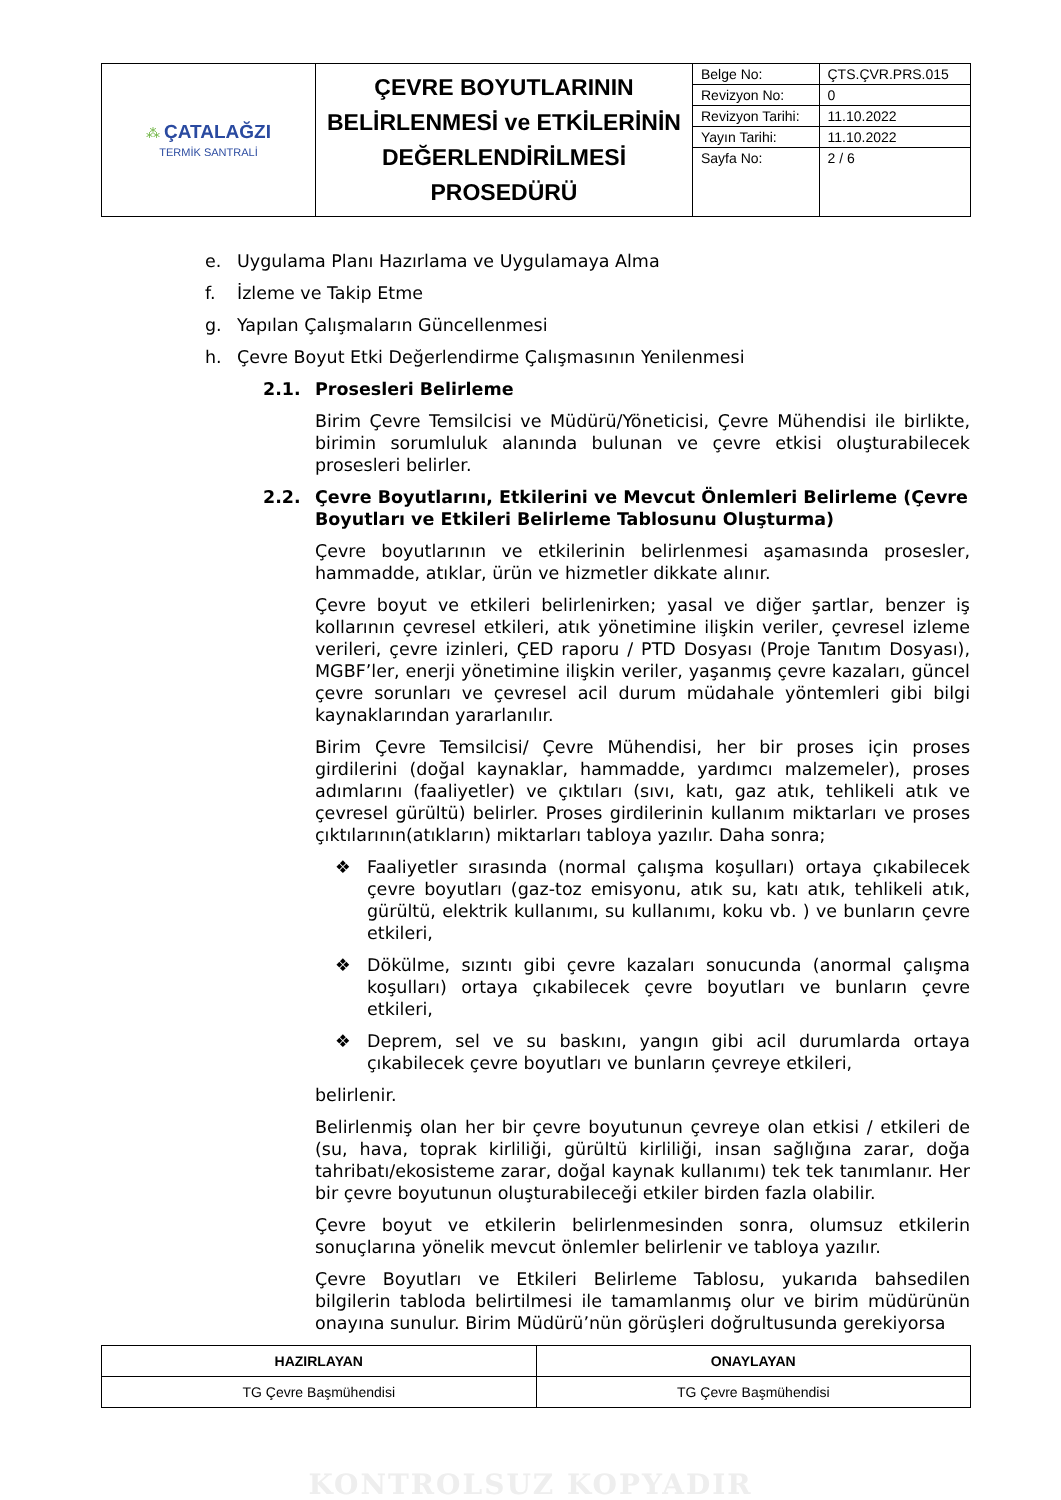| ⁂ ÇATALAĞZI TERMİK SANTRALİ | ÇEVRE BOYUTLARININ BELİRLENMESİ ve ETKİLERİNİN DEĞERLENDİRİLMESİ PROSEDÜRÜ | Belge No: | ÇTS.ÇVR.PRS.015 |
| | | Revizyon No: | 0 |
| | | Revizyon Tarihi: | 11.10.2022 |
| | | Yayın Tarihi: | 11.10.2022 |
| | | Sayfa No: | 2 / 6 |
e. Uygulama Planı Hazırlama ve Uygulamaya Alma
f. İzleme ve Takip Etme
g. Yapılan Çalışmaların Güncellenmesi
h. Çevre Boyut Etki Değerlendirme Çalışmasının Yenilenmesi
2.1. Prosesleri Belirleme
Birim Çevre Temsilcisi ve Müdürü/Yöneticisi, Çevre Mühendisi ile birlikte, birimin sorumluluk alanında bulunan ve çevre etkisi oluşturabilecek prosesleri belirler.
2.2. Çevre Boyutlarını, Etkilerini ve Mevcut Önlemleri Belirleme (Çevre Boyutları ve Etkileri Belirleme Tablosunu Oluşturma)
Çevre boyutlarının ve etkilerinin belirlenmesi aşamasında prosesler, hammadde, atıklar, ürün ve hizmetler dikkate alınır.
Çevre boyut ve etkileri belirlenirken; yasal ve diğer şartlar, benzer iş kollarının çevresel etkileri, atık yönetimine ilişkin veriler, çevresel izleme verileri, çevre izinleri, ÇED raporu / PTD Dosyası (Proje Tanıtım Dosyası), MGBF’ler, enerji yönetimine ilişkin veriler, yaşanmış çevre kazaları, güncel çevre sorunları ve çevresel acil durum müdahale yöntemleri gibi bilgi kaynaklarından yararlanılır.
Birim Çevre Temsilcisi/ Çevre Mühendisi, her bir proses için proses girdilerini (doğal kaynaklar, hammadde, yardımcı malzemeler), proses adımlarını (faaliyetler) ve çıktıları (sıvı, katı, gaz atık, tehlikeli atık ve çevresel gürültü) belirler. Proses girdilerinin kullanım miktarları ve proses çıktılarının(atıkların) miktarları tabloya yazılır. Daha sonra;
❖ Faaliyetler sırasında (normal çalışma koşulları) ortaya çıkabilecek çevre boyutları (gaz-toz emisyonu, atık su, katı atık, tehlikeli atık, gürültü, elektrik kullanımı, su kullanımı, koku vb. ) ve bunların çevre etkileri,
❖ Dökülme, sızıntı gibi çevre kazaları sonucunda (anormal çalışma koşulları) ortaya çıkabilecek çevre boyutları ve bunların çevre etkileri,
❖ Deprem, sel ve su baskını, yangın gibi acil durumlarda ortaya çıkabilecek çevre boyutları ve bunların çevreye etkileri,
belirlenir.
Belirlenmiş olan her bir çevre boyutunun çevreye olan etkisi / etkileri de (su, hava, toprak kirliliği, gürültü kirliliği, insan sağlığına zarar, doğa tahribatı/ekosisteme zarar, doğal kaynak kullanımı) tek tek tanımlanır. Her bir çevre boyutunun oluşturabileceği etkiler birden fazla olabilir.
Çevre boyut ve etkilerin belirlenmesinden sonra, olumsuz etkilerin sonuçlarına yönelik mevcut önlemler belirlenir ve tabloya yazılır.
Çevre Boyutları ve Etkileri Belirleme Tablosu, yukarıda bahsedilen bilgilerin tabloda belirtilmesi ile tamamlanmış olur ve birim müdürünün onayına sunulur. Birim Müdürü’nün görüşleri doğrultusunda gerekiyorsa
| HAZIRLAYAN | ONAYLAYAN |
| --- | --- |
| TG Çevre Başmühendisi | TG Çevre Başmühendisi |
KONTROLSUZ KOPYADIR